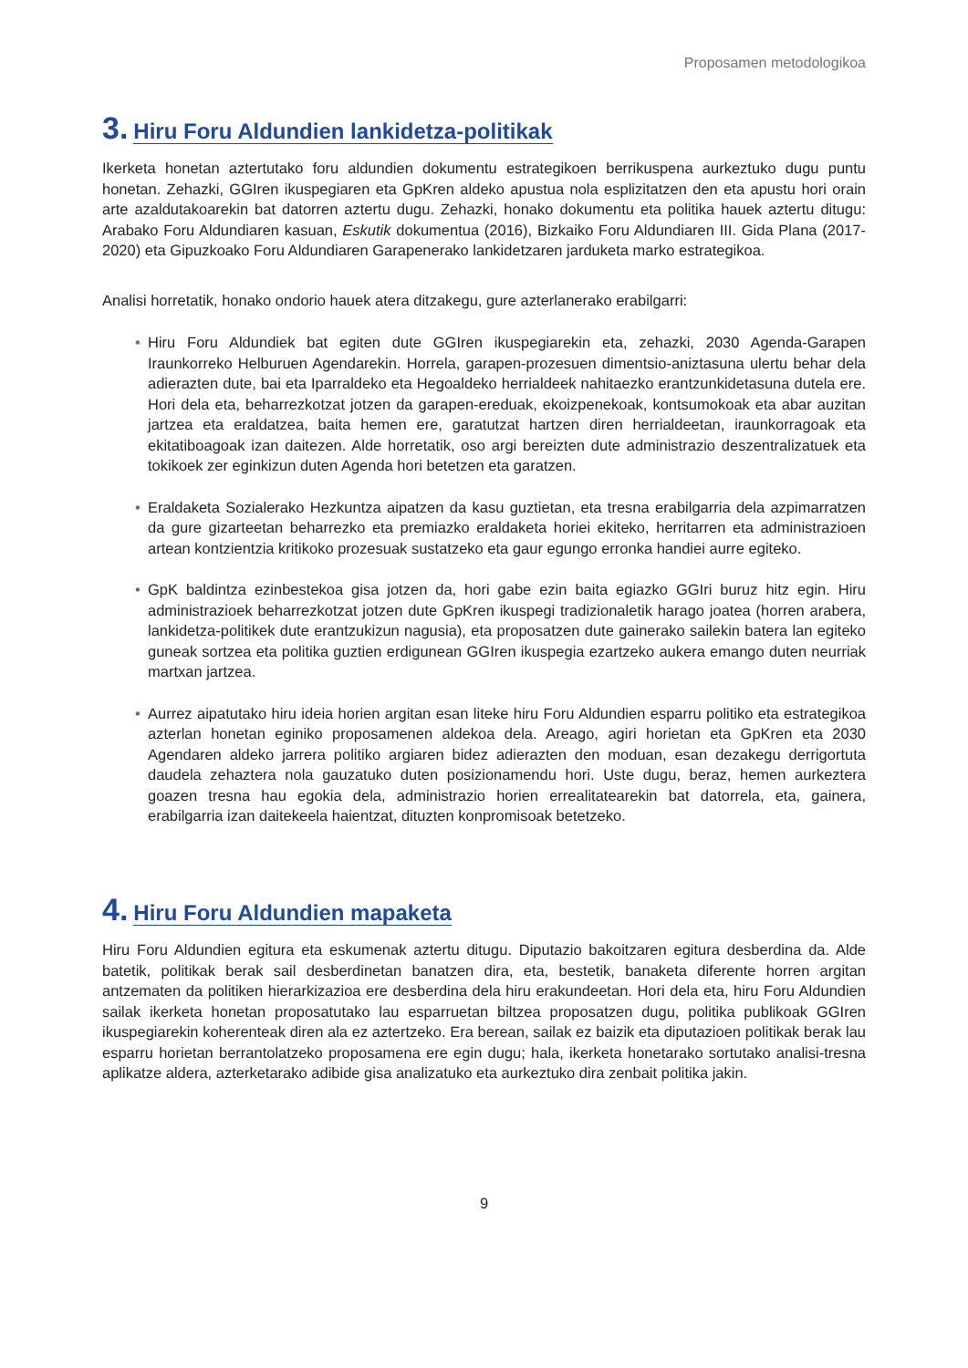Proposamen metodologikoa
3. Hiru Foru Aldundien lankidetza-politikak
Ikerketa honetan aztertutako foru aldundien dokumentu estrategikoen berrikuspena aurkeztuko dugu puntu honetan. Zehazki, GGIren ikuspegiaren eta GpKren aldeko apustua nola esplizitatzen den eta apustu hori orain arte azaldutakoarekin bat datorren aztertu dugu. Zehazki, honako dokumentu eta politika hauek aztertu ditugu: Arabako Foru Aldundiaren kasuan, Eskutik dokumentua (2016), Bizkaiko Foru Aldundiaren III. Gida Plana (2017-2020) eta Gipuzkoako Foru Aldundiaren Garapenerako lankidetzaren jarduketa marko estrategikoa.
Analisi horretatik, honako ondorio hauek atera ditzakegu, gure azterlanerako erabilgarri:
• Hiru Foru Aldundiek bat egiten dute GGIren ikuspegiarekin eta, zehazki, 2030 Agenda-Garapen Iraunkorreko Helburuen Agendarekin. Horrela, garapen-prozesuen dimentsio-aniztasuna ulertu behar dela adierazten dute, bai eta Iparraldeko eta Hegoaldeko herrialdeek nahitaezko erantzunkidetasuna dutela ere. Hori dela eta, beharrezkotzat jotzen da garapen-ereduak, ekoizpenekoak, kontsumokoak eta abar auzitan jartzea eta eraldatzea, baita hemen ere, garatutzat hartzen diren herrialdeetan, iraunkorragoak eta ekitatiboagoak izan daitezen. Alde horretatik, oso argi bereizten dute administrazio deszentralizatuek eta tokikoek zer eginkizun duten Agenda hori betetzen eta garatzen.
• Eraldaketa Sozialerako Hezkuntza aipatzen da kasu guztietan, eta tresna erabilgarria dela azpimarratzen da gure gizarteetan beharrezko eta premiazko eraldaketa horiei ekiteko, herritarren eta administrazioen artean kontzientzia kritikoko prozesuak sustatzeko eta gaur egungo erronka handiei aurre egiteko.
• GpK baldintza ezinbestekoa gisa jotzen da, hori gabe ezin baita egiazko GGIri buruz hitz egin. Hiru administrazioek beharrezkotzat jotzen dute GpKren ikuspegi tradizionaletik harago joatea (horren arabera, lankidetza-politikek dute erantzukizun nagusia), eta proposatzen dute gainerako sailekin batera lan egiteko guneak sortzea eta politika guztien erdigunean GGIren ikuspegia ezartzeko aukera emango duten neurriak martxan jartzea.
• Aurrez aipatutako hiru ideia horien argitan esan liteke hiru Foru Aldundien esparru politiko eta estrategikoa azterlan honetan eginiko proposamenen aldekoa dela. Areago, agiri horietan eta GpKren eta 2030 Agendaren aldeko jarrera politiko argiaren bidez adierazten den moduan, esan dezakegu derrigortuta daudela zehaztera nola gauzatuko duten posizionamendu hori. Uste dugu, beraz, hemen aurkeztera goazen tresna hau egokia dela, administrazio horien errealitatearekin bat datorrela, eta, gainera, erabilgarria izan daitekeela haientzat, dituzten konpromisoak betetzeko.
4. Hiru Foru Aldundien mapaketa
Hiru Foru Aldundien egitura eta eskumenak aztertu ditugu. Diputazio bakoitzaren egitura desberdina da. Alde batetik, politikak berak sail desberdinetan banatzen dira, eta, bestetik, banaketa diferente horren argitan antzematen da politiken hierarkizazioa ere desberdina dela hiru erakundeetan. Hori dela eta, hiru Foru Aldundien sailak ikerketa honetan proposatutako lau esparruetan biltzea proposatzen dugu, politika publikoak GGIren ikuspegiarekin koherenteak diren ala ez aztertzeko. Era berean, sailak ez baizik eta diputazioen politikak berak lau esparru horietan berrantolatzeko proposamena ere egin dugu; hala, ikerketa honetarako sortutako analisi-tresna aplikatze aldera, azterketarako adibide gisa analizatuko eta aurkeztuko dira zenbait politika jakin.
9